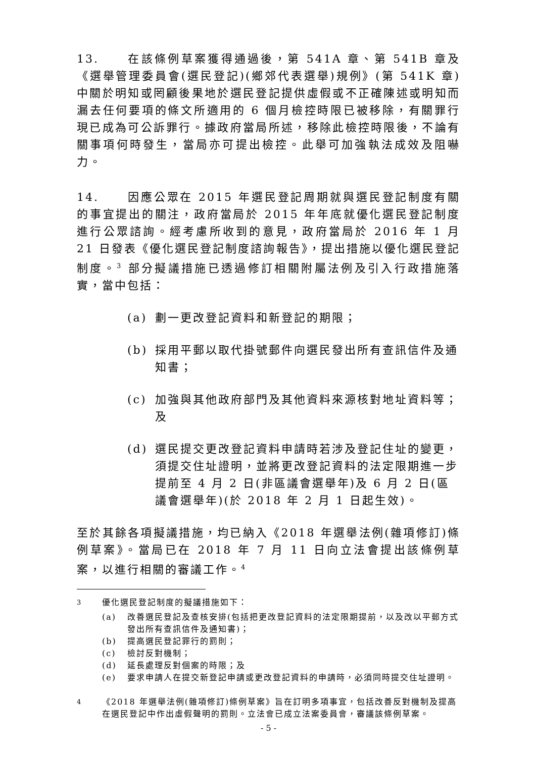13. 在該條例草案獲得通過後，第 541A 章、第 541B 章及《選舉管理委員會(選民登記)(鄉郊代表選舉)規例》(第 541K 章)中關於明知或罔顧後果地於選民登記提供虛假或不正確陳述或明知而漏去任何要項的條文所適用的 6 個月檢控時限已被移除，有關罪行現已成為可公訴罪行。據政府當局所述，移除此檢控時限後，不論有關事項何時發生，當局亦可提出檢控。此舉可加強執法成效及阻嚇力。
14. 因應公眾在 2015 年選民登記周期就與選民登記制度有關的事宜提出的關注，政府當局於 2015 年年底就優化選民登記制度進行公眾諮詢。經考慮所收到的意見，政府當局於 2016 年 1 月 21 日發表《優化選民登記制度諮詢報告》，提出措施以優化選民登記制度。<sup>3</sup> 部分擬議措施已透過修訂相關附屬法例及引入行政措施落實，當中包括：
(a) 劃一更改登記資料和新登記的期限；
(b) 採用平郵以取代掛號郵件向選民發出所有查訊信件及通知書；
(c) 加強與其他政府部門及其他資料來源核對地址資料等；及
(d) 選民提交更改登記資料申請時若涉及登記住址的變更，須提交住址證明，並將更改登記資料的法定限期進一步提前至 4 月 2 日(非區議會選舉年)及 6 月 2 日(區議會選舉年)(於 2018 年 2 月 1 日起生效)。
至於其餘各項擬議措施，均已納入《2018 年選舉法例(雜項修訂)條例草案》。當局已在 2018 年 7 月 11 日向立法會提出該條例草案，以進行相關的審議工作。<sup>4</sup>
<sup>3</sup> 優化選民登記制度的擬議措施如下：
(a) 改善選民登記及查核安排(包括把更改登記資料的法定限期提前，以及改以平郵方式發出所有查訊信件及通知書)；
(b) 提高選民登記罪行的罰則；
(c) 檢討反對機制；
(d) 延長處理反對個案的時限；及
(e) 要求申請人在提交新登記申請或更改登記資料的申請時，必須同時提交住址證明。
<sup>4</sup> 《2018 年選舉法例(雜項修訂)條例草案》旨在訂明多項事宜，包括改善反對機制及提高在選民登記中作出虛假聲明的罰則。立法會已成立法案委員會，審議該條例草案。
- 5 -